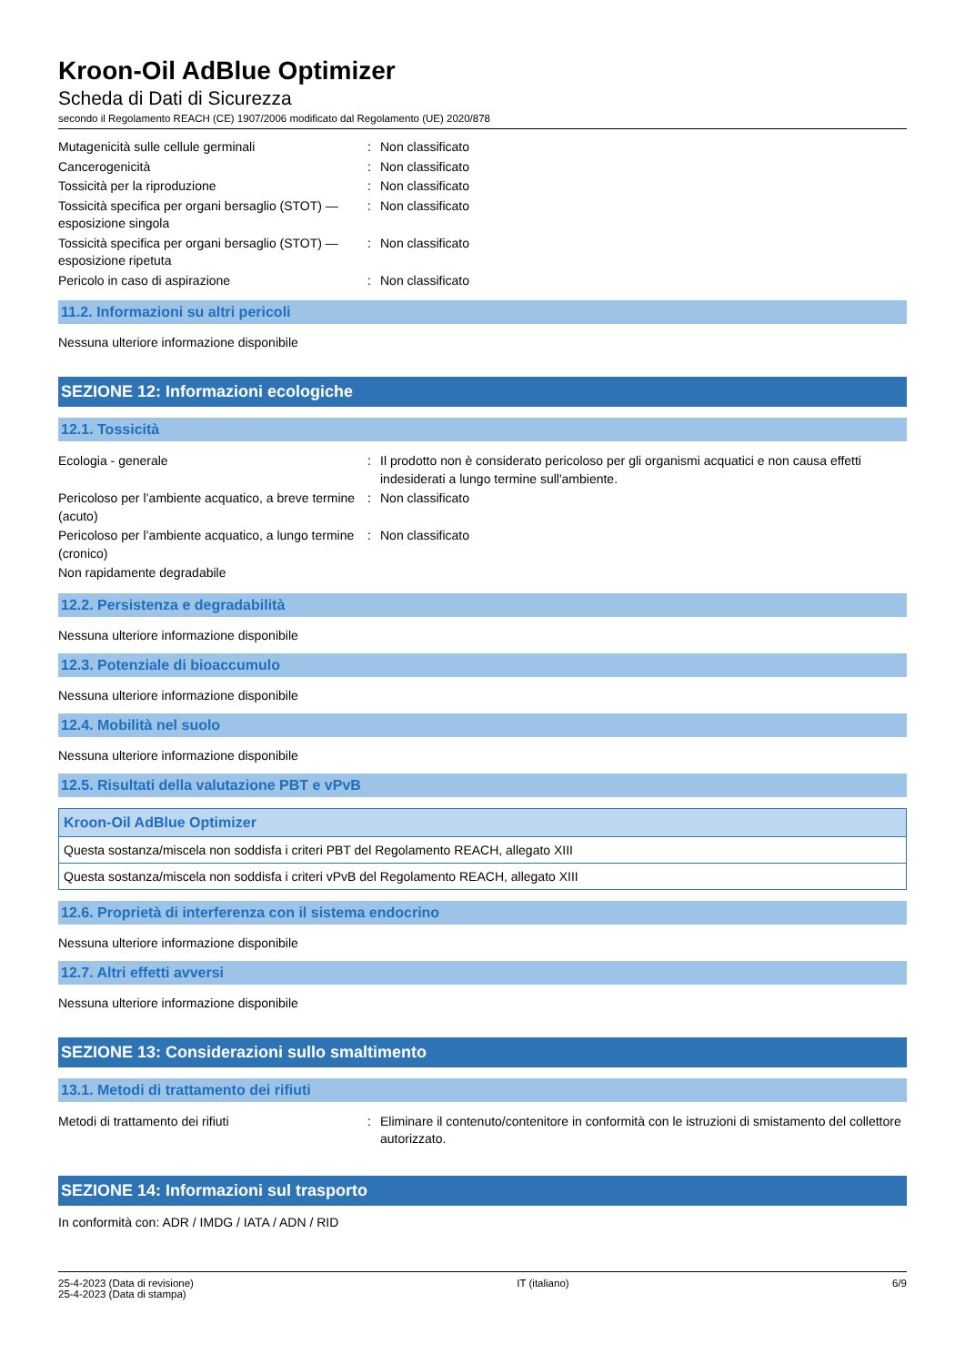Kroon-Oil AdBlue Optimizer
Scheda di Dati di Sicurezza
secondo il Regolamento REACH (CE) 1907/2006 modificato dal Regolamento (UE) 2020/878
Mutagenicità sulle cellule germinali : Non classificato
Cancerogenicità : Non classificato
Tossicità per la riproduzione : Non classificato
Tossicità specifica per organi bersaglio (STOT) — esposizione singola
: Non classificato
Tossicità specifica per organi bersaglio (STOT) — esposizione ripetuta
: Non classificato
Pericolo in caso di aspirazione : Non classificato
11.2. Informazioni su altri pericoli
Nessuna ulteriore informazione disponibile
SEZIONE 12: Informazioni ecologiche
12.1. Tossicità
Ecologia - generale : Il prodotto non è considerato pericoloso per gli organismi acquatici e non causa effetti indesiderati a lungo termine sull'ambiente.
Pericoloso per l’ambiente acquatico, a breve termine (acuto)
: Non classificato
Pericoloso per l’ambiente acquatico, a lungo termine (cronico)
: Non classificato
Non rapidamente degradabile
12.2. Persistenza e degradabilità
Nessuna ulteriore informazione disponibile
12.3. Potenziale di bioaccumulo
Nessuna ulteriore informazione disponibile
12.4. Mobilità nel suolo
Nessuna ulteriore informazione disponibile
12.5. Risultati della valutazione PBT e vPvB
| Kroon-Oil AdBlue Optimizer |
| --- |
| Questa sostanza/miscela non soddisfa i criteri PBT del Regolamento REACH, allegato XIII |
| Questa sostanza/miscela non soddisfa i criteri vPvB del Regolamento REACH, allegato XIII |
12.6. Proprietà di interferenza con il sistema endocrino
Nessuna ulteriore informazione disponibile
12.7. Altri effetti avversi
Nessuna ulteriore informazione disponibile
SEZIONE 13: Considerazioni sullo smaltimento
13.1. Metodi di trattamento dei rifiuti
Metodi di trattamento dei rifiuti : Eliminare il contenuto/contenitore in conformità con le istruzioni di smistamento del collettore autorizzato.
SEZIONE 14: Informazioni sul trasporto
In conformità con: ADR / IMDG / IATA / ADN / RID
25-4-2023 (Data di revisione)
25-4-2023 (Data di stampa)
IT (italiano) 6/9